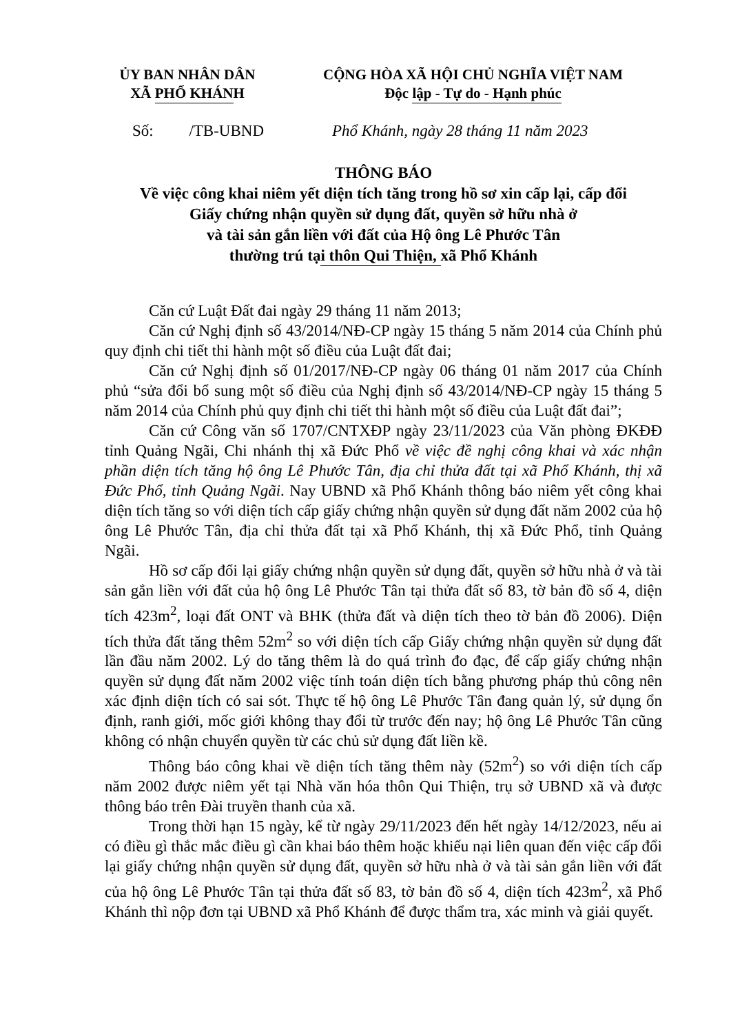ỦY BAN NHÂN DÂN
XÃ PHỔ KHÁNH
CỘNG HÒA XÃ HỘI CHỦ NGHĨA VIỆT NAM
Độc lập - Tự do - Hạnh phúc
Số: /TB-UBND Phổ Khánh, ngày 28 tháng 11 năm 2023
THÔNG BÁO
Về việc công khai niêm yết diện tích tăng trong hồ sơ xin cấp lại, cấp đổi
Giấy chứng nhận quyền sử dụng đất, quyền sở hữu nhà ở
và tài sản gắn liền với đất của Hộ ông Lê Phước Tân
thường trú tại thôn Qui Thiện, xã Phổ Khánh
Căn cứ Luật Đất đai ngày 29 tháng 11 năm 2013;
Căn cứ Nghị định số 43/2014/NĐ-CP ngày 15 tháng 5 năm 2014 của Chính phủ quy định chi tiết thi hành một số điều của Luật đất đai;
Căn cứ Nghị định số 01/2017/NĐ-CP ngày 06 tháng 01 năm 2017 của Chính phủ “sửa đổi bổ sung một số điều của Nghị định số 43/2014/NĐ-CP ngày 15 tháng 5 năm 2014 của Chính phủ quy định chi tiết thi hành một số điều của Luật đất đai”;
Căn cứ Công văn số 1707/CNTXĐP ngày 23/11/2023 của Văn phòng ĐKĐĐ tỉnh Quảng Ngãi, Chi nhánh thị xã Đức Phổ về việc đề nghị công khai và xác nhận phần diện tích tăng hộ ông Lê Phước Tân, địa chỉ thửa đất tại xã Phổ Khánh, thị xã Đức Phổ, tỉnh Quảng Ngãi. Nay UBND xã Phổ Khánh thông báo niêm yết công khai diện tích tăng so với diện tích cấp giấy chứng nhận quyền sử dụng đất năm 2002 của hộ ông Lê Phước Tân, địa chỉ thửa đất tại xã Phổ Khánh, thị xã Đức Phổ, tỉnh Quảng Ngãi.
Hồ sơ cấp đổi lại giấy chứng nhận quyền sử dụng đất, quyền sở hữu nhà ở và tài sản gắn liền với đất của hộ ông Lê Phước Tân tại thửa đất số 83, tờ bản đồ số 4, diện tích 423m<sup>2</sup>, loại đất ONT và BHK (thửa đất và diện tích theo tờ bản đồ 2006). Diện tích thửa đất tăng thêm 52m<sup>2</sup> so với diện tích cấp Giấy chứng nhận quyền sử dụng đất lần đầu năm 2002. Lý do tăng thêm là do quá trình đo đạc, để cấp giấy chứng nhận quyền sử dụng đất năm 2002 việc tính toán diện tích bằng phương pháp thủ công nên xác định diện tích có sai sót. Thực tế hộ ông Lê Phước Tân đang quản lý, sử dụng ổn định, ranh giới, mốc giới không thay đổi từ trước đến nay; hộ ông Lê Phước Tân cũng không có nhận chuyển quyền từ các chủ sử dụng đất liền kề.
Thông báo công khai về diện tích tăng thêm này (52m<sup>2</sup>) so với diện tích cấp năm 2002 được niêm yết tại Nhà văn hóa thôn Qui Thiện, trụ sở UBND xã và được thông báo trên Đài truyền thanh của xã.
Trong thời hạn 15 ngày, kể từ ngày 29/11/2023 đến hết ngày 14/12/2023, nếu ai có điều gì thắc mắc điều gì cần khai báo thêm hoặc khiếu nại liên quan đến việc cấp đổi lại giấy chứng nhận quyền sử dụng đất, quyền sở hữu nhà ở và tài sản gắn liền với đất của hộ ông Lê Phước Tân tại thửa đất số 83, tờ bản đồ số 4, diện tích 423m<sup>2</sup>, xã Phổ Khánh thì nộp đơn tại UBND xã Phổ Khánh để được thẩm tra, xác minh và giải quyết.